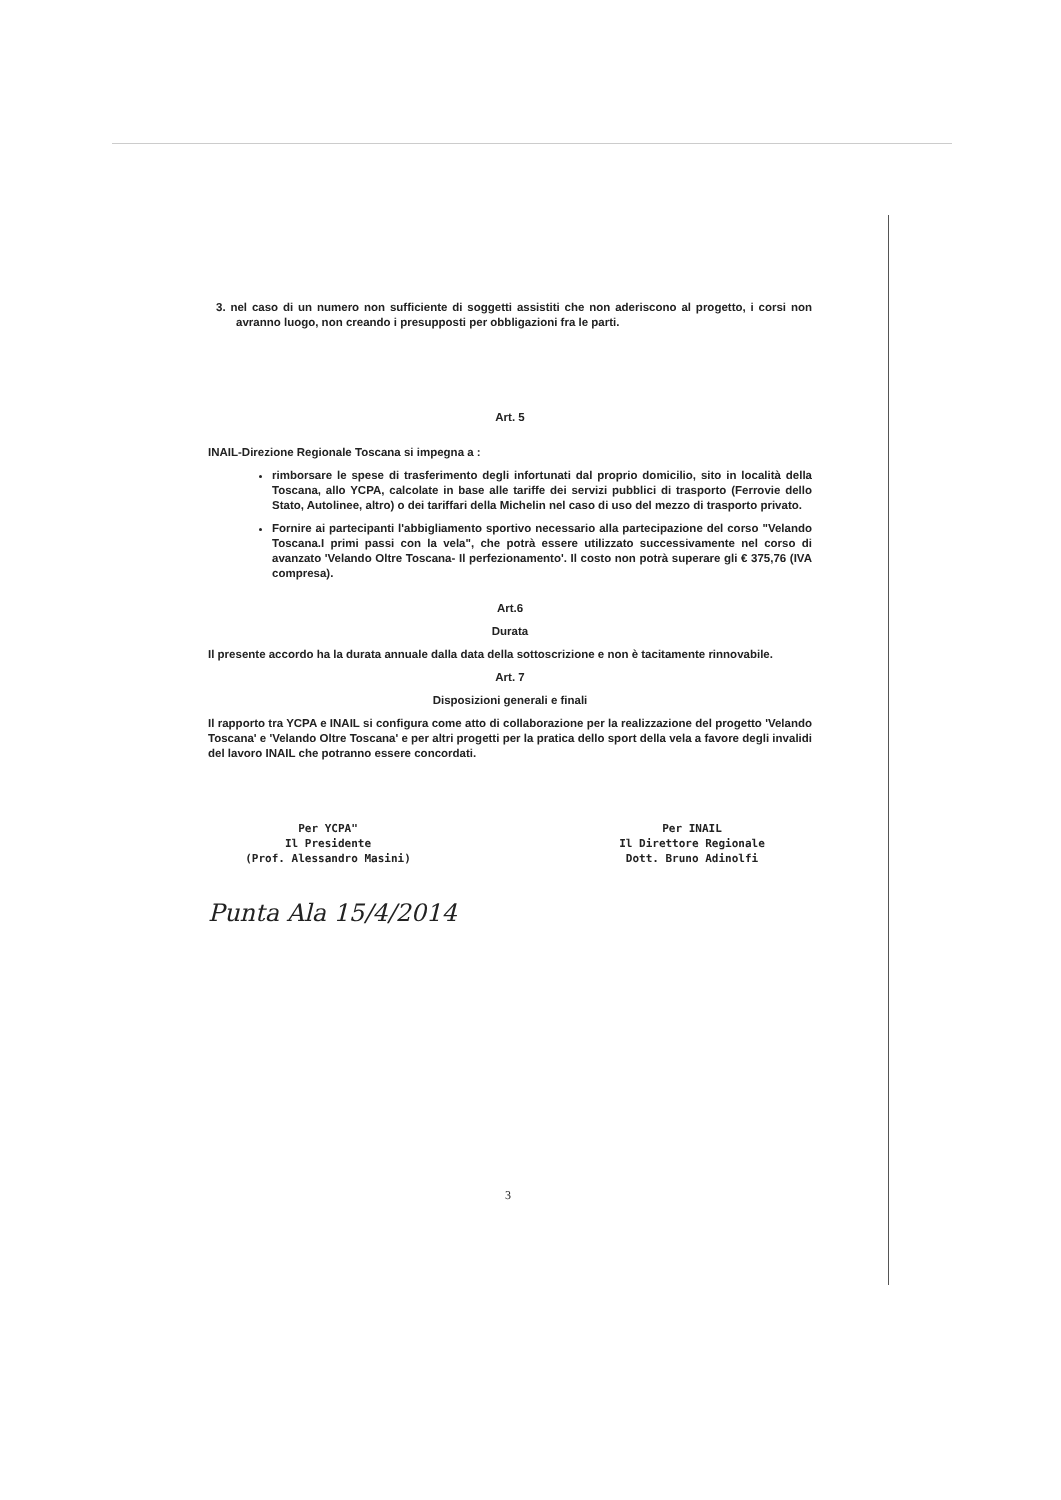3. nel caso di un numero non sufficiente di soggetti assistiti che non aderiscono al progetto, i corsi non avranno luogo, non creando i presupposti per obbligazioni fra le parti.
Art. 5
INAIL-Direzione Regionale Toscana si impegna a :
rimborsare le spese di trasferimento degli infortunati dal proprio domicilio, sito in località della Toscana, allo YCPA, calcolate in base alle tariffe dei servizi pubblici di trasporto (Ferrovie dello Stato, Autolinee, altro) o dei tariffari della Michelin nel caso di uso del mezzo di trasporto privato.
Fornire ai partecipanti l'abbigliamento sportivo necessario alla partecipazione del corso "Velando Toscana.I primi passi con la vela", che potrà essere utilizzato successivamente nel corso di avanzato 'Velando Oltre Toscana- Il perfezionamento'. Il costo non potrà superare gli € 375,76 (IVA compresa).
Art.6
Durata
Il presente accordo ha la durata annuale dalla data della sottoscrizione e non è tacitamente rinnovabile.
Art. 7
Disposizioni generali e finali
Il rapporto tra YCPA e INAIL si configura come atto di collaborazione per la realizzazione del progetto 'Velando Toscana' e 'Velando Oltre Toscana' e per altri progetti per la pratica dello sport della vela a favore degli invalidi del lavoro INAIL che potranno essere concordati.
Per YCPA"
Il Presidente
(Prof. Alessandro Masini)
Per INAIL
Il Direttore Regionale
Dott. Bruno Adinolfi
Punta Ala 15/4/2014
3